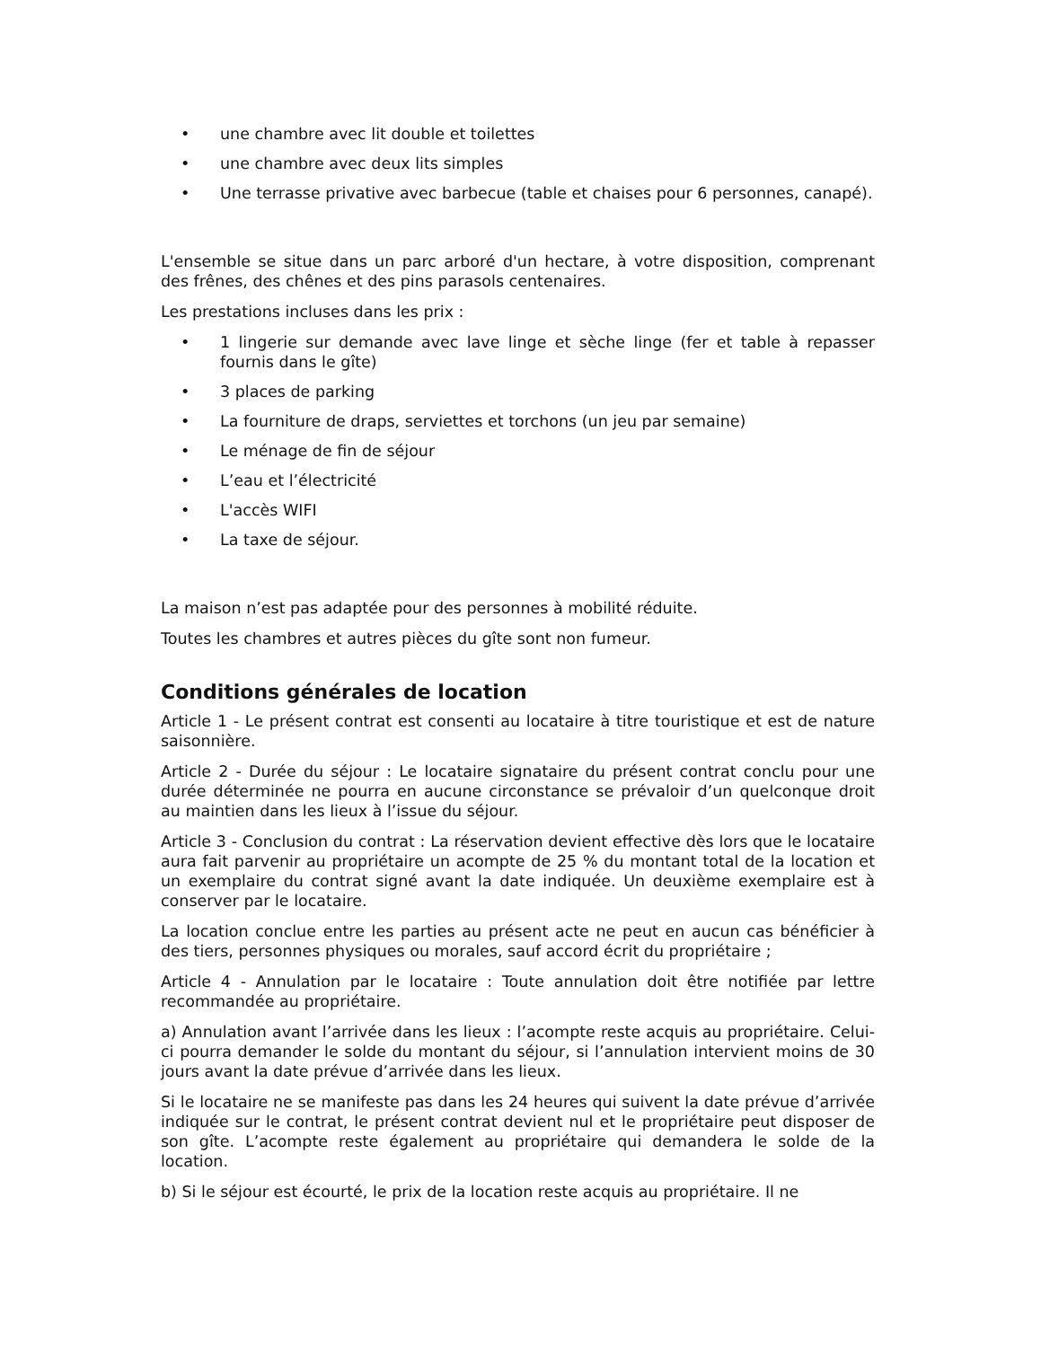• une chambre avec lit double et toilettes
• une chambre avec deux lits simples
• Une terrasse privative avec barbecue (table et chaises pour 6 personnes, canapé).
L'ensemble se situe dans un parc arboré d'un hectare, à votre disposition, comprenant des frênes, des chênes et des pins parasols centenaires.
Les prestations incluses dans les prix :
• 1 lingerie sur demande avec lave linge et sèche linge (fer et table à repasser fournis dans le gîte)
• 3 places de parking
• La fourniture de draps, serviettes et torchons (un jeu par semaine)
• Le ménage de fin de séjour
• L’eau et l’électricité
• L'accès WIFI
• La taxe de séjour.
La maison n’est pas adaptée pour des personnes à mobilité réduite.
Toutes les chambres et autres pièces du gîte sont non fumeur.
Conditions générales de location
Article 1 - Le présent contrat est consenti au locataire à titre touristique et est de nature saisonnière.
Article 2 - Durée du séjour : Le locataire signataire du présent contrat conclu pour une durée déterminée ne pourra en aucune circonstance se prévaloir d’un quelconque droit au maintien dans les lieux à l’issue du séjour.
Article 3 - Conclusion du contrat : La réservation devient effective dès lors que le locataire aura fait parvenir au propriétaire un acompte de 25 % du montant total de la location et un exemplaire du contrat signé avant la date indiquée. Un deuxième exemplaire est à conserver par le locataire.
La location conclue entre les parties au présent acte ne peut en aucun cas bénéficier à des tiers, personnes physiques ou morales, sauf accord écrit du propriétaire ;
Article 4 - Annulation par le locataire : Toute annulation doit être notifiée par lettre recommandée au propriétaire.
a) Annulation avant l’arrivée dans les lieux : l’acompte reste acquis au propriétaire. Celui-ci pourra demander le solde du montant du séjour, si l’annulation intervient moins de 30 jours avant la date prévue d’arrivée dans les lieux.
Si le locataire ne se manifeste pas dans les 24 heures qui suivent la date prévue d’arrivée indiquée sur le contrat, le présent contrat devient nul et le propriétaire peut disposer de son gîte. L’acompte reste également au propriétaire qui demandera le solde de la location.
b) Si le séjour est écourté, le prix de la location reste acquis au propriétaire. Il ne